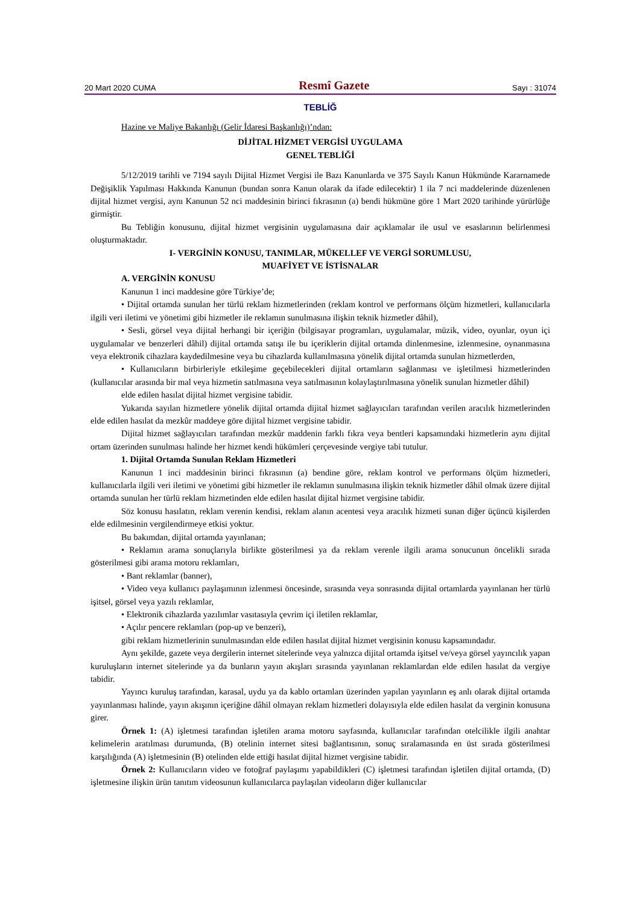20 Mart 2020 CUMA Resmî Gazete Sayı : 31074
TEBLİĞ
Hazine ve Maliye Bakanlığı (Gelir İdaresi Başkanlığı)’ndan:
DİJİTAL HİZMET VERGİSİ UYGULAMA
GENEL TEBLİĞİ
5/12/2019 tarihli ve 7194 sayılı Dijital Hizmet Vergisi ile Bazı Kanunlarda ve 375 Sayılı Kanun Hükmünde Kararnamede Değişiklik Yapılması Hakkında Kanunun (bundan sonra Kanun olarak da ifade edilecektir) 1 ila 7 nci maddelerinde düzenlenen dijital hizmet vergisi, aynı Kanunun 52 nci maddesinin birinci fıkrasının (a) bendi hükmüne göre 1 Mart 2020 tarihinde yürürlüğe girmiştir.
Bu Tebliğin konusunu, dijital hizmet vergisinin uygulamasına dair açıklamalar ile usul ve esaslarının belirlenmesi oluşturmaktadır.
I- VERGİNİN KONUSU, TANIMLAR, MÜKELLEF VE VERGİ SORUMLUSU,
MUAFİYET VE İSTİSNALAR
A. VERGİNİN KONUSU
Kanunun 1 inci maddesine göre Türkiye’de;
• Dijital ortamda sunulan her türlü reklam hizmetlerinden (reklam kontrol ve performans ölçüm hizmetleri, kullanıcılarla ilgili veri iletimi ve yönetimi gibi hizmetler ile reklamın sunulmasına ilişkin teknik hizmetler dâhil),
• Sesli, görsel veya dijital herhangi bir içeriğin (bilgisayar programları, uygulamalar, müzik, video, oyunlar, oyun içi uygulamalar ve benzerleri dâhil) dijital ortamda satışı ile bu içeriklerin dijital ortamda dinlenmesine, izlenmesine, oynanmasına veya elektronik cihazlara kaydedilmesine veya bu cihazlarda kullanılmasına yönelik dijital ortamda sunulan hizmetlerden,
• Kullanıcıların birbirleriyle etkileşime geçebilecekleri dijital ortamların sağlanması ve işletilmesi hizmetlerinden (kullanıcılar arasında bir mal veya hizmetin satılmasına veya satılmasının kolaylaştırılmasına yönelik sunulan hizmetler dâhil)
elde edilen hasılat dijital hizmet vergisine tabidir.
Yukarıda sayılan hizmetlere yönelik dijital ortamda dijital hizmet sağlayıcıları tarafından verilen aracılık hizmetlerinden elde edilen hasılat da mezkûr maddeye göre dijital hizmet vergisine tabidir.
Dijital hizmet sağlayıcıları tarafından mezkûr maddenin farklı fıkra veya bentleri kapsamındaki hizmetlerin aynı dijital ortam üzerinden sunulması halinde her hizmet kendi hükümleri çerçevesinde vergiye tabi tutulur.
1. Dijital Ortamda Sunulan Reklam Hizmetleri
Kanunun 1 inci maddesinin birinci fıkrasının (a) bendine göre, reklam kontrol ve performans ölçüm hizmetleri, kullanıcılarla ilgili veri iletimi ve yönetimi gibi hizmetler ile reklamın sunulmasına ilişkin teknik hizmetler dâhil olmak üzere dijital ortamda sunulan her türlü reklam hizmetinden elde edilen hasılat dijital hizmet vergisine tabidir.
Söz konusu hasılatın, reklam verenin kendisi, reklam alanın acentesi veya aracılık hizmeti sunan diğer üçüncü kişilerden elde edilmesinin vergilendirmeye etkisi yoktur.
Bu bakımdan, dijital ortamda yayınlanan;
• Reklamın arama sonuçlarıyla birlikte gösterilmesi ya da reklam verenle ilgili arama sonucunun öncelikli sırada gösterilmesi gibi arama motoru reklamları,
• Bant reklamlar (banner),
• Video veya kullanıcı paylaşımının izlenmesi öncesinde, sırasında veya sonrasında dijital ortamlarda yayınlanan her türlü işitsel, görsel veya yazılı reklamlar,
• Elektronik cihazlarda yazılımlar vasıtasıyla çevrim içi iletilen reklamlar,
• Açılır pencere reklamları (pop-up ve benzeri),
gibi reklam hizmetlerinin sunulmasından elde edilen hasılat dijital hizmet vergisinin konusu kapsamındadır.
Aynı şekilde, gazete veya dergilerin internet sitelerinde veya yalnızca dijital ortamda işitsel ve/veya görsel yayıncılık yapan kuruluşların internet sitelerinde ya da bunların yayın akışları sırasında yayınlanan reklamlardan elde edilen hasılat da vergiye tabidir.
Yayıncı kuruluş tarafından, karasal, uydu ya da kablo ortamları üzerinden yapılan yayınların eş anlı olarak dijital ortamda yayınlanması halinde, yayın akışının içeriğine dâhil olmayan reklam hizmetleri dolayısıyla elde edilen hasılat da verginin konusuna girer.
Örnek 1: (A) işletmesi tarafından işletilen arama motoru sayfasında, kullanıcılar tarafından otelcilikle ilgili anahtar kelimelerin aratılması durumunda, (B) otelinin internet sitesi bağlantısının, sonuç sıralamasında en üst sırada gösterilmesi karşılığında (A) işletmesinin (B) otelinden elde ettiği hasılat dijital hizmet vergisine tabidir.
Örnek 2: Kullanıcıların video ve fotoğraf paylaşımı yapabildikleri (C) işletmesi tarafından işletilen dijital ortamda, (D) işletmesine ilişkin ürün tanıtım videosunun kullanıcılarca paylaşılan videoların diğer kullanıcılar